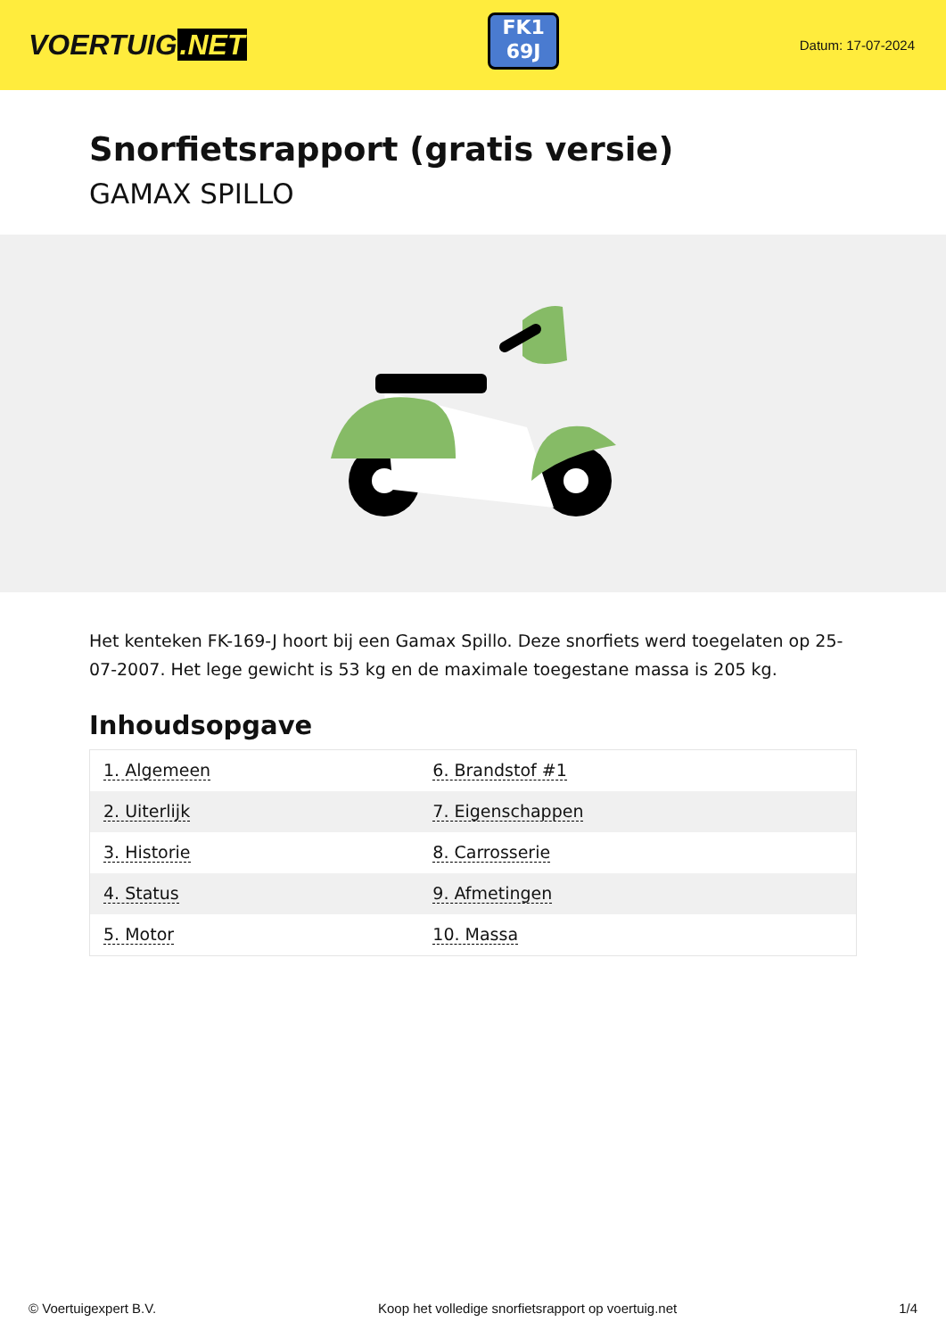VOERTUIG.NET
FK1
69J
Datum: 17-07-2024
Snorfietsrapport (gratis versie)
GAMAX SPILLO
Het kenteken FK-169-J hoort bij een Gamax Spillo. Deze snorfiets werd toegelaten op 25-07-2007. Het lege gewicht is 53 kg en de maximale toegestane massa is 205 kg.
Inhoudsopgave
| 1. Algemeen | 6. Brandstof #1 |
| 2. Uiterlijk | 7. Eigenschappen |
| 3. Historie | 8. Carrosserie |
| 4. Status | 9. Afmetingen |
| 5. Motor | 10. Massa |
© Voertuigexpert B.V. Koop het volledige snorfietsrapport op voertuig.net 1/4